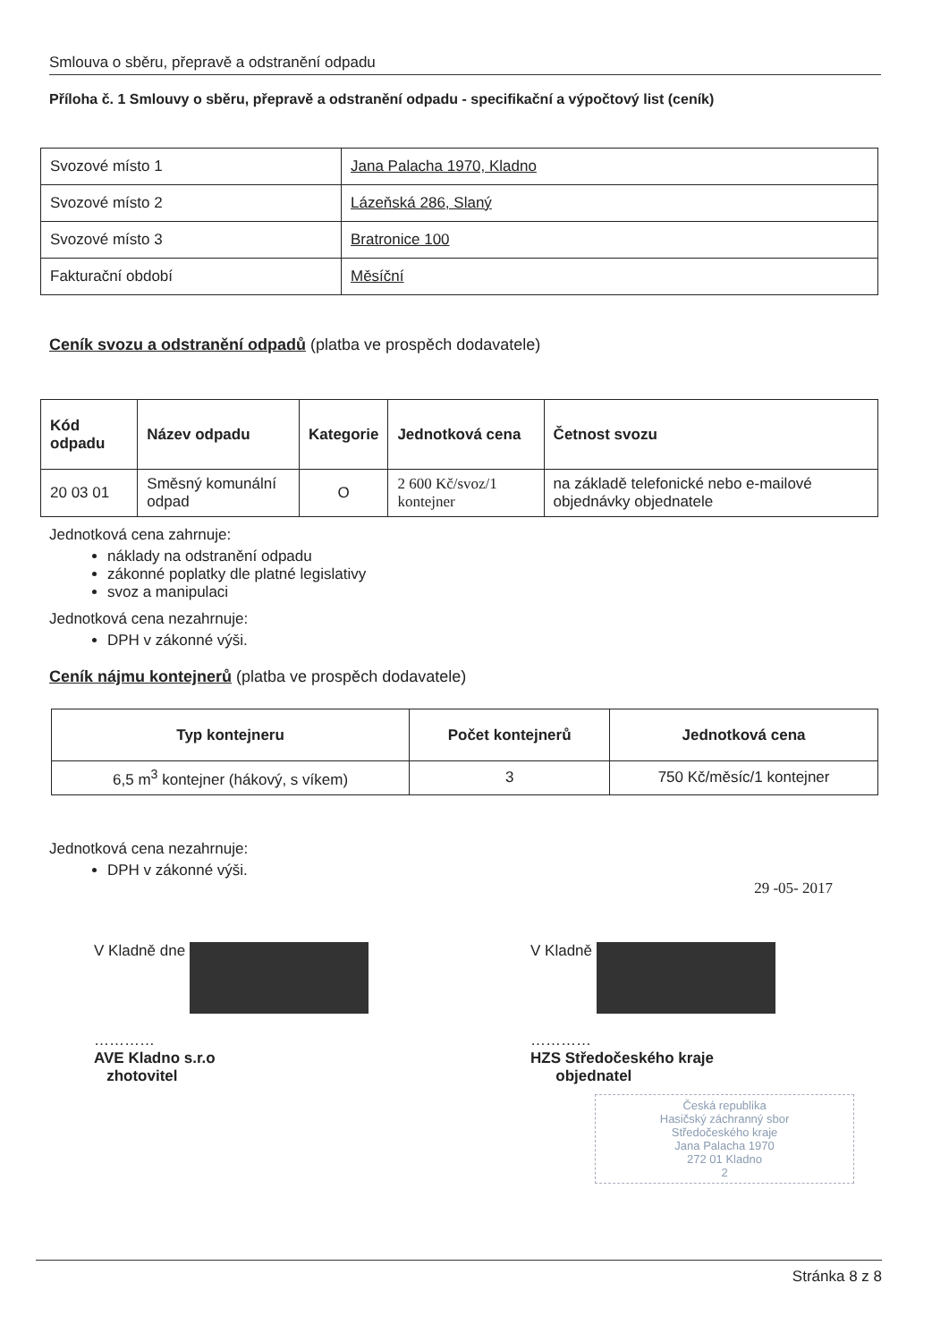Smlouva o sběru, přepravě a odstranění odpadu
Příloha č. 1 Smlouvy o sběru, přepravě a odstranění odpadu - specifikační a výpočtový list (ceník)
| Svozové místo 1 | Jana Palacha 1970, Kladno |
| Svozové místo 2 | Lázeňská 286, Slaný |
| Svozové místo 3 | Bratronice 100 |
| Fakturační období | Měsíční |
Ceník svozu a odstranění odpadů (platba ve prospěch dodavatele)
| Kód odpadu | Název odpadu | Kategorie | Jednotková cena | Četnost svozu |
| --- | --- | --- | --- | --- |
| 20 03 01 | Směsný komunální odpad | O | 2 600 Kč/svoz/1 kontejner | na základě telefonické nebo e-mailové objednávky objednatele |
Jednotková cena zahrnuje:
náklady na odstranění odpadu
zákonné poplatky dle platné legislativy
svoz a manipulaci
Jednotková cena nezahrnuje:
DPH v zákonné výši.
Ceník nájmu kontejnerů (platba ve prospěch dodavatele)
| Typ kontejneru | Počet kontejnerů | Jednotková cena |
| --- | --- | --- |
| 6,5 m<sup>3</sup> kontejner (hákový, s víkem) | 3 | 750 Kč/měsíc/1 kontejner |
Jednotková cena nezahrnuje:
DPH v zákonné výši.
29 -05- 2017
V Kladně dne
…………
AVE Kladno s.r.o
zhotovitel
V Kladně
…………
HZS Středočeského kraje
objednatel
Česká republika
Hasičský záchranný sbor
Středočeského kraje
Jana Palacha 1970
272 01 Kladno
2
Stránka 8 z 8